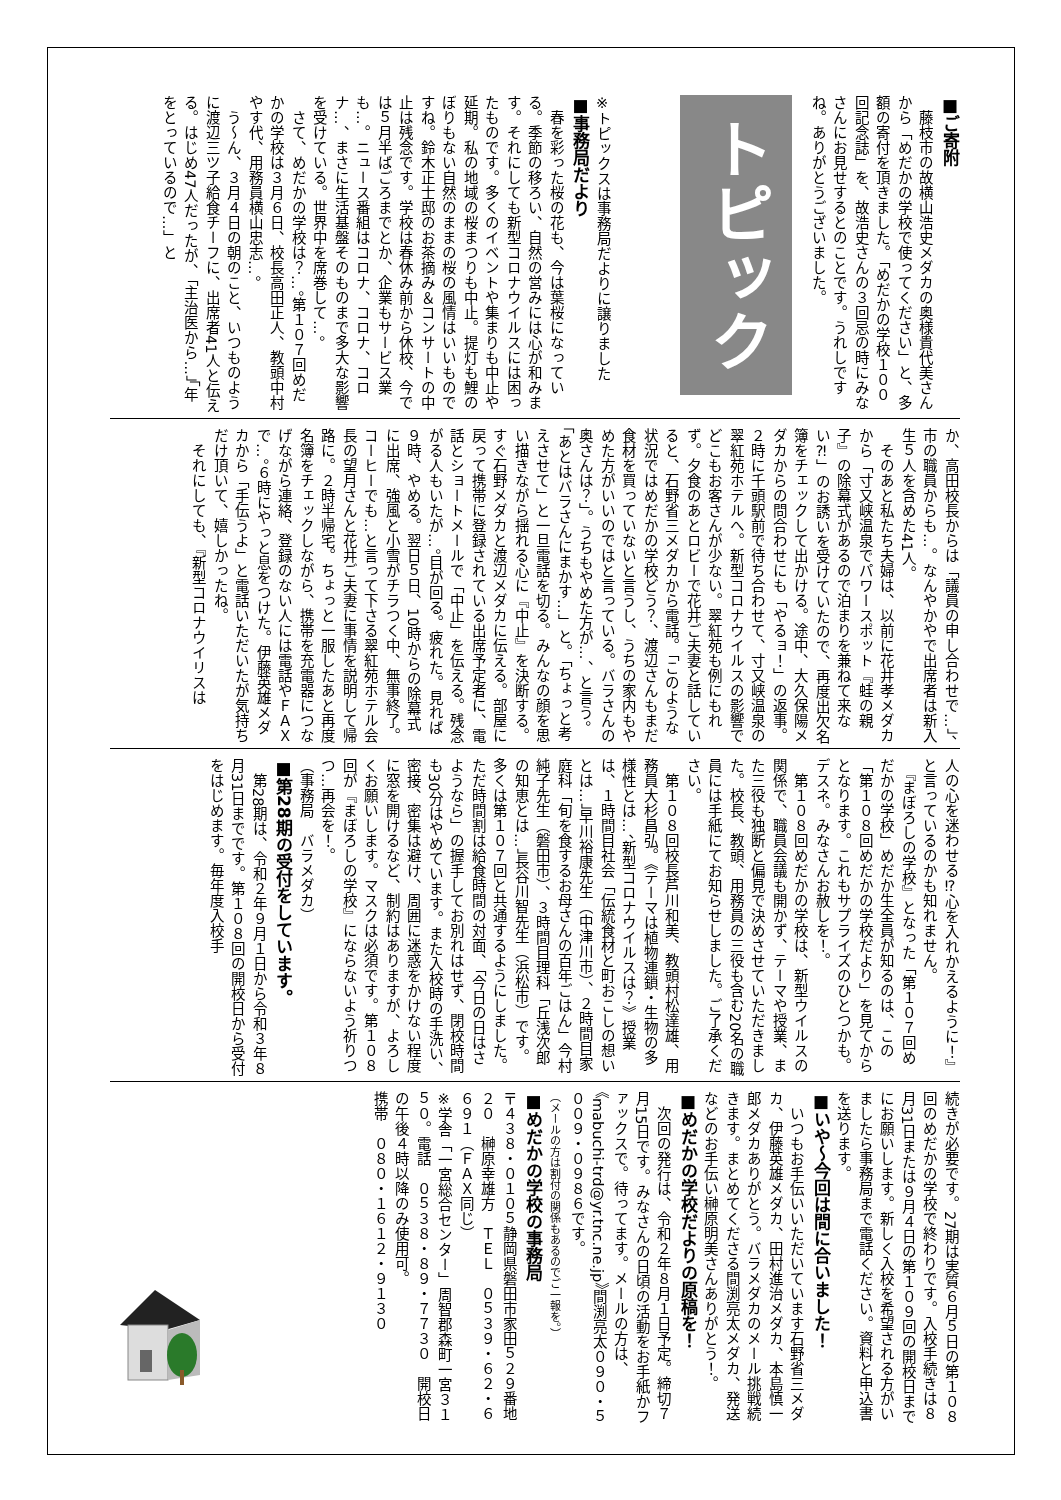■ご寄附
　藤枝市の故横山浩史メダカの奥様貴代美さんから「めだかの学校で使ってください」と、多額の寄付を頂きました。「めだかの学校１００回記念誌」を、故浩史さんの３回忌の時にみなさんにお見せするとのことです。うれしですね。ありがとうございました。
トピックス
※トピックスは事務局だよりに譲りました
■事務局だより
　春を彩った桜の花も、今は葉桜になっている。季節の移ろい、自然の営みには心が和みます。それにしても新型コロナウイルスには困ったものです。多くのイベントや集まりも中止や延期。私の地域の桜まつりも中止。提灯も鯉のぼりもない自然のままの桜の風情はいいものですね。鈴木正士邸のお茶摘み＆コンサートの中止は残念です。学校は春休み前から休校、今では５月半ばごろまでとか、企業もサービス業も…。ニュース番組はコロナ、コロナ、コロナ…、まさに生活基盤そのものまで多大な影響を受けている。世界中を席巻して…。
　さて、めだかの学校は？…。第１０７回めだかの学校は３月６日、校長高田正人、教頭中村やす代、用務員横山忠志…。
　う～ん、３月４日の朝のこと、いつものように渡辺三ツ子給食チーフに、出席者41人と伝える。はじめ47人だったが、「主治医から…」「年をとっているので…」と
か、高田校長からは「議員の申し合わせで…」、市の職員からも…。なんやかやで出席者は新入生５人を含めた41人。
　そのあと私たち夫婦は、以前に花井孝メダカから「寸又峡温泉でパワースポット『蛙の親子』の除幕式があるので泊まりを兼ねて来ない⁈」のお誘いを受けていたので、再度出欠名簿をチェックして出かける。途中、大久保陽メダカからの問合わせにも「やるョ！」の返事。２時に千頭駅前で待ち合わせて、寸又峡温泉の翠紅苑ホテルへ。新型コロナウイルスの影響でどこもお客さんが少ない。翠紅苑も例にもれず。夕食のあとロビーで花井ご夫妻と話していると、石野省三メダカから電話。「このような状況ではめだかの学校どう？、渡辺さんもまだ食材を買っていないと言うし、うちの家内もやめた方がいいのではと言っている。バラさんの奥さんは？」。うちもやめた方が…、と言う。「あとはバラさんにまかす…」と。「ちょっと考えさせて」と一旦電話を切る。みんなの顔を思い描きながら揺れる心に『中止』を決断する。すぐ石野メダカと渡辺メダカに伝える。部屋に戻って携帯に登録されている出席予定者に、電話とショートメールで「中止」を伝える。残念がる人もいたが…。目が回る。疲れた。見れば９時、やめる。翌日５日、10時からの除幕式に出席、強風と小雪がチラつく中、無事終了。コーヒーでも…と言って下さる翠紅苑ホテル会長の望月さんと花井ご夫妻に事情を説明して帰路に。２時半帰宅。ちょっと一服したあと再度名簿をチェックしながら、携帯を充電器につなげながら連絡、登録のない人には電話やＦＡＸで…。６時にやっと息をつけた。伊藤英雄メダカから「手伝うよ」と電話いただいたが気持ちだけ頂いて、嬉しかったね。
　それにしても、『新型コロナウイリスは
人の心を迷わせる⁉心を入れかえるように！』と言っているのかも知れません。
　『まぼろしの学校』となった「第１０７回めだかの学校」めだか生全員が知るのは、この「第１０８回めだかの学校だより」を見てからとなります。これもサプライズのひとつかも。デスネ。みなさんお赦しを！。
　第１０８回めだかの学校は、新型ウイルスの関係で、職員会議も開かず、テーマや授業、また三役も独断と偏見で決めさせていただきました。校長、教頭、用務員の三役も含む20名の職員には手紙にてお知らせしました。ご了承ください。
　第１０８回校長芦川和美、教頭村松達雄、用務員大杉昌弘。《テーマは植物連鎖・生物の多様性とは…、新型コロナウイルスは？》授業は、１時間目社会「伝統食材と町おこしの想いとは…」早川裕康先生（中津川市）、２時間目家庭科「旬を食するお母さんの百年ごはん」今村純子先生（磐田市）、３時間目理科「丘浅次郎の知恵とは…」長谷川智先生（浜松市）です。多くは第１０７回と共通するようにしました。ただ時間割は給食時間の対面、「今日の日はさようなら」の握手してお別れはせず、閉校時間も30分はやめています。また入校時の手洗い、密接、密集は避け、周囲に迷惑をかけない程度に窓を開けるなど、制約はありますが、よろしくお願いします。マスクは必須です。第１０８回が『まぼろしの学校』にならないよう祈りつつ…再会を！。
（事務局　バラメダカ）
■第28期の受付をしています。
　第28期は、令和２年９月１日から令和３年８月31日までです。第１０８回の開校日から受付をはじめます。毎年度入校手
続きが必要です。27期は実質６月５日の第１０８回のめだかの学校で終わりです。入校手続きは８月31日または９月４日の第１０９回の開校日までにお願いします。新しく入校を希望される方がいましたら事務局まで電話ください。資料と申込書を送ります。
■いや～今回は間に合いました！
　いつもお手伝いいただいています石野省三メダカ、伊藤英雄メダカ、田村進治メダカ、本島慎一郎メダカありがとう。バラメダカのメール挑戦続きます。まとめてくださる間渕亮太メダカ、発送などのお手伝い榊原明美さんありがとう！。
■めだかの学校だよりの原稿を！
　次回の発行は、令和２年８月１日予定。締切７月15日です。みなさんの日頃の活動をお手紙かファックスで。待ってます。メールの方は、
《mabuchi-trd@yr.tnc.ne.jp》間渕亮太０９０・５００９・０９８６です。
（メールの方は割付の関係もあるのでご一報を。）
■めだかの学校の事務局
〒４３８・０１０５静岡県磐田市家田５２９番地２０　榊原幸雄方　ＴＥＬ　０５３９・６２・６６９１（ＦＡＸ同じ）
※学舎「一宮総合センター」周智郡森町一宮３１５０。電話　０５３８・８９・７７３０　開校日の午後４時以降のみ使用可。
携帯　０８０・１６１２・９１３０